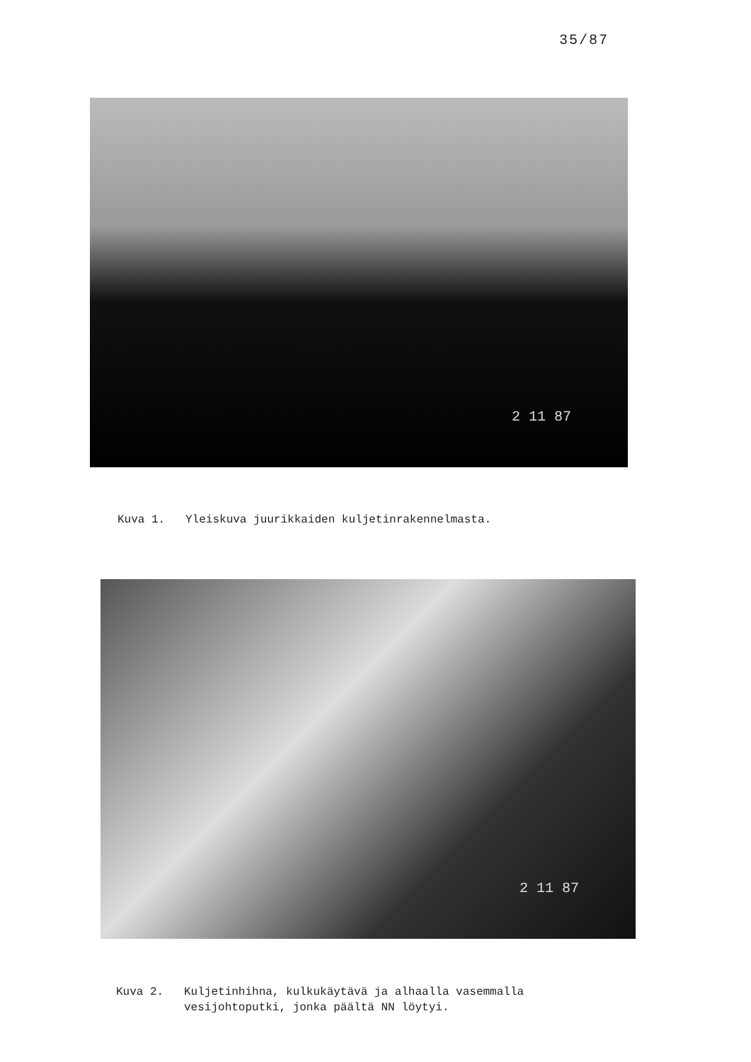35/87
2 11 87
Kuva 1. Yleiskuva juurikkaiden kuljetinrakennelmasta.
2 11 87
Kuva 2. Kuljetinhihna, kulkukäytävä ja alhaalla vasemmalla vesijohtoputki, jonka päältä NN löytyi.